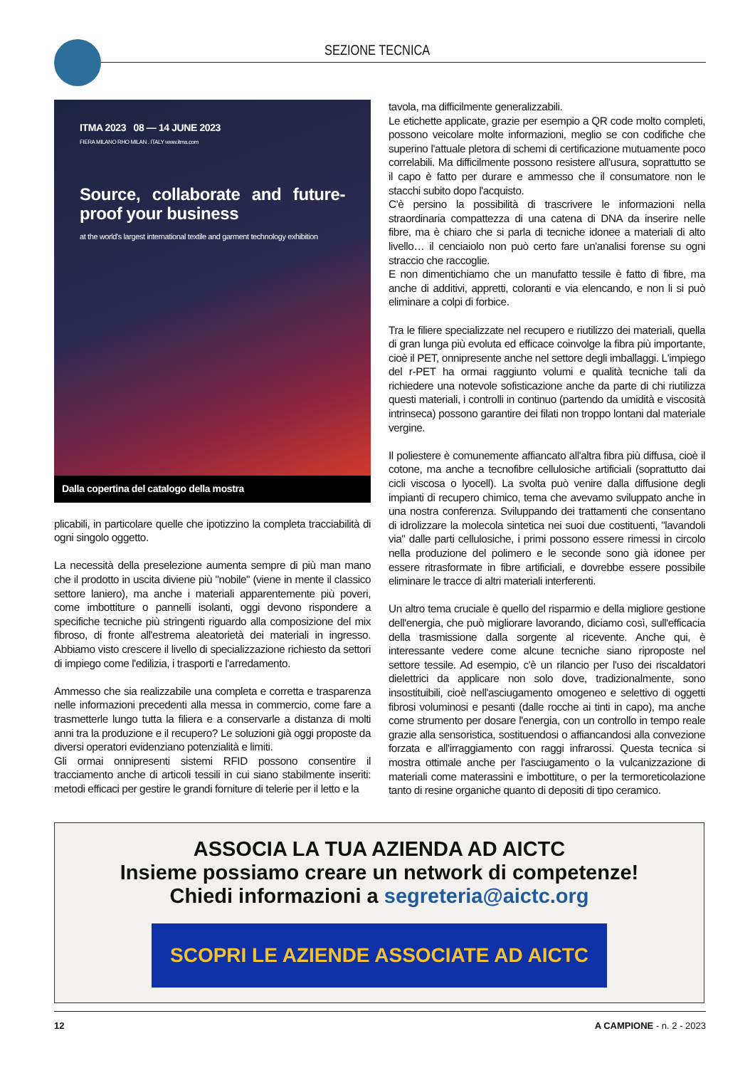SEZIONE TECNICA
ITMA 2023 08 — 14 JUNE 2023
FIERA MILANO RHO MILAN . ITALY www.itma.com
Source, collaborate and future-proof your business
at the world's largest international textile and garment technology exhibition
Dalla copertina del catalogo della mostra
plicabili, in particolare quelle che ipotizzino la completa tracciabilità di ogni singolo oggetto.
La necessità della preselezione aumenta sempre di più man mano che il prodotto in uscita diviene più "nobile" (viene in mente il classico settore laniero), ma anche i materiali apparentemente più poveri, come imbottiture o pannelli isolanti, oggi devono rispondere a specifiche tecniche più stringenti riguardo alla composizione del mix fibroso, di fronte all'estrema aleatorietà dei materiali in ingresso. Abbiamo visto crescere il livello di specializzazione richiesto da settori di impiego come l'edilizia, i trasporti e l'arredamento.
Ammesso che sia realizzabile una completa e corretta e trasparenza nelle informazioni precedenti alla messa in commercio, come fare a trasmetterle lungo tutta la filiera e a conservarle a distanza di molti anni tra la produzione e il recupero? Le soluzioni già oggi proposte da diversi operatori evidenziano potenzialità e limiti.
Gli ormai onnipresenti sistemi RFID possono consentire il tracciamento anche di articoli tessili in cui siano stabilmente inseriti: metodi efficaci per gestire le grandi forniture di telerie per il letto e la
tavola, ma difficilmente generalizzabili.
Le etichette applicate, grazie per esempio a QR code molto completi, possono veicolare molte informazioni, meglio se con codifiche che superino l'attuale pletora di schemi di certificazione mutuamente poco correlabili. Ma difficilmente possono resistere all'usura, soprattutto se il capo è fatto per durare e ammesso che il consumatore non le stacchi subito dopo l'acquisto.
C'è persino la possibilità di trascrivere le informazioni nella straordinaria compattezza di una catena di DNA da inserire nelle fibre, ma è chiaro che si parla di tecniche idonee a materiali di alto livello… il cenciaiolo non può certo fare un'analisi forense su ogni straccio che raccoglie.
E non dimentichiamo che un manufatto tessile è fatto di fibre, ma anche di additivi, appretti, coloranti e via elencando, e non li si può eliminare a colpi di forbice.
Tra le filiere specializzate nel recupero e riutilizzo dei materiali, quella di gran lunga più evoluta ed efficace coinvolge la fibra più importante, cioè il PET, onnipresente anche nel settore degli imballaggi. L'impiego del r-PET ha ormai raggiunto volumi e qualità tecniche tali da richiedere una notevole sofisticazione anche da parte di chi riutilizza questi materiali, i controlli in continuo (partendo da umidità e viscosità intrinseca) possono garantire dei filati non troppo lontani dal materiale vergine.
Il poliestere è comunemente affiancato all'altra fibra più diffusa, cioè il cotone, ma anche a tecnofibre cellulosiche artificiali (soprattutto dai cicli viscosa o lyocell). La svolta può venire dalla diffusione degli impianti di recupero chimico, tema che avevamo sviluppato anche in una nostra conferenza. Sviluppando dei trattamenti che consentano di idrolizzare la molecola sintetica nei suoi due costituenti, "lavandoli via" dalle parti cellulosiche, i primi possono essere rimessi in circolo nella produzione del polimero e le seconde sono già idonee per essere ritrasformate in fibre artificiali, e dovrebbe essere possibile eliminare le tracce di altri materiali interferenti.
Un altro tema cruciale è quello del risparmio e della migliore gestione dell'energia, che può migliorare lavorando, diciamo così, sull'efficacia della trasmissione dalla sorgente al ricevente. Anche qui, è interessante vedere come alcune tecniche siano riproposte nel settore tessile. Ad esempio, c'è un rilancio per l'uso dei riscaldatori dielettrici da applicare non solo dove, tradizionalmente, sono insostituibili, cioè nell'asciugamento omogeneo e selettivo di oggetti fibrosi voluminosi e pesanti (dalle rocche ai tinti in capo), ma anche come strumento per dosare l'energia, con un controllo in tempo reale grazie alla sensoristica, sostituendosi o affiancandosi alla convezione forzata e all'irraggiamento con raggi infrarossi. Questa tecnica si mostra ottimale anche per l'asciugamento o la vulcanizzazione di materiali come materassini e imbottiture, o per la termoreticolazione tanto di resine organiche quanto di depositi di tipo ceramico.
ASSOCIA LA TUA AZIENDA AD AICTC
Insieme possiamo creare un network di competenze!
Chiedi informazioni a segreteria@aictc.org
SCOPRI LE AZIENDE ASSOCIATE AD AICTC
12 A CAMPIONE - n. 2 - 2023